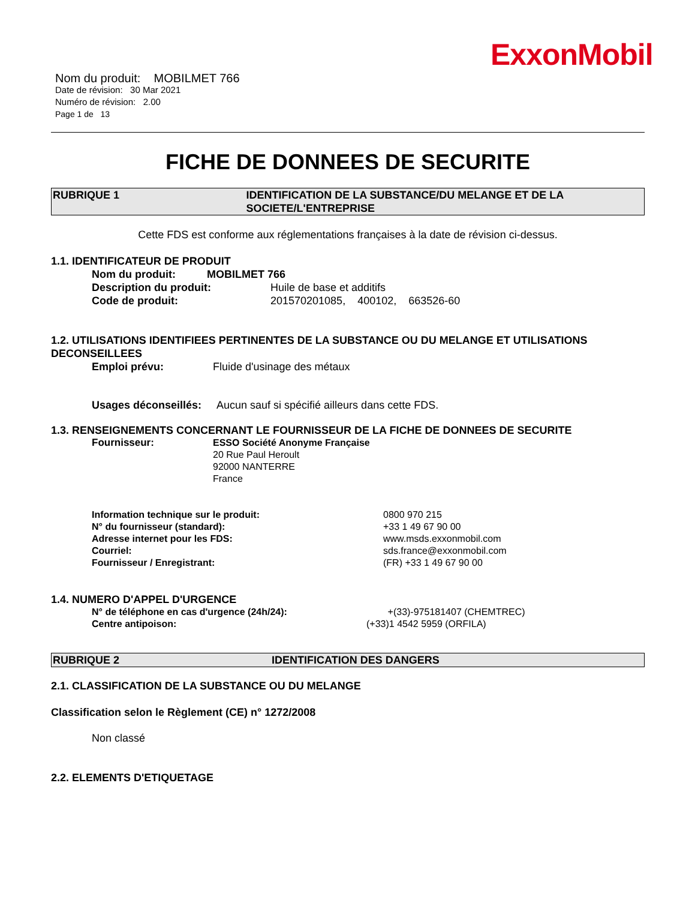ExxonMobil
Nom du produit: MOBILMET 766
Date de révision: 30 Mar 2021
Numéro de révision: 2.00
Page 1 de 13
FICHE DE DONNEES DE SECURITE
RUBRIQUE 1 IDENTIFICATION DE LA SUBSTANCE/DU MELANGE ET DE LA SOCIETE/L'ENTREPRISE
Cette FDS est conforme aux réglementations françaises à la date de révision ci-dessus.
1.1. IDENTIFICATEUR DE PRODUIT
Nom du produit: MOBILMET 766
Description du produit: Huile de base et additifs
Code de produit: 201570201085, 400102, 663526-60
1.2. UTILISATIONS IDENTIFIEES PERTINENTES DE LA SUBSTANCE OU DU MELANGE ET UTILISATIONS DECONSEILLEES
Emploi prévu: Fluide d'usinage des métaux
Usages déconseillés: Aucun sauf si spécifié ailleurs dans cette FDS.
1.3. RENSEIGNEMENTS CONCERNANT LE FOURNISSEUR DE LA FICHE DE DONNEES DE SECURITE
Fournisseur: ESSO Société Anonyme Française
20 Rue Paul Heroult
92000 NANTERRE
France
Information technique sur le produit:
N° du fournisseur (standard):
Adresse internet pour les FDS:
Courriel:
Fournisseur / Enregistrant:
0800 970 215
+33 1 49 67 90 00
www.msds.exxonmobil.com
sds.france@exxonmobil.com
(FR) +33 1 49 67 90 00
1.4. NUMERO D'APPEL D'URGENCE
N° de téléphone en cas d'urgence (24h/24):
Centre antipoison:
+(33)-975181407 (CHEMTREC)
(+33)1 4542 5959 (ORFILA)
RUBRIQUE 2 IDENTIFICATION DES DANGERS
2.1. CLASSIFICATION DE LA SUBSTANCE OU DU MELANGE
Classification selon le Règlement (CE) n° 1272/2008
Non classé
2.2. ELEMENTS D'ETIQUETAGE